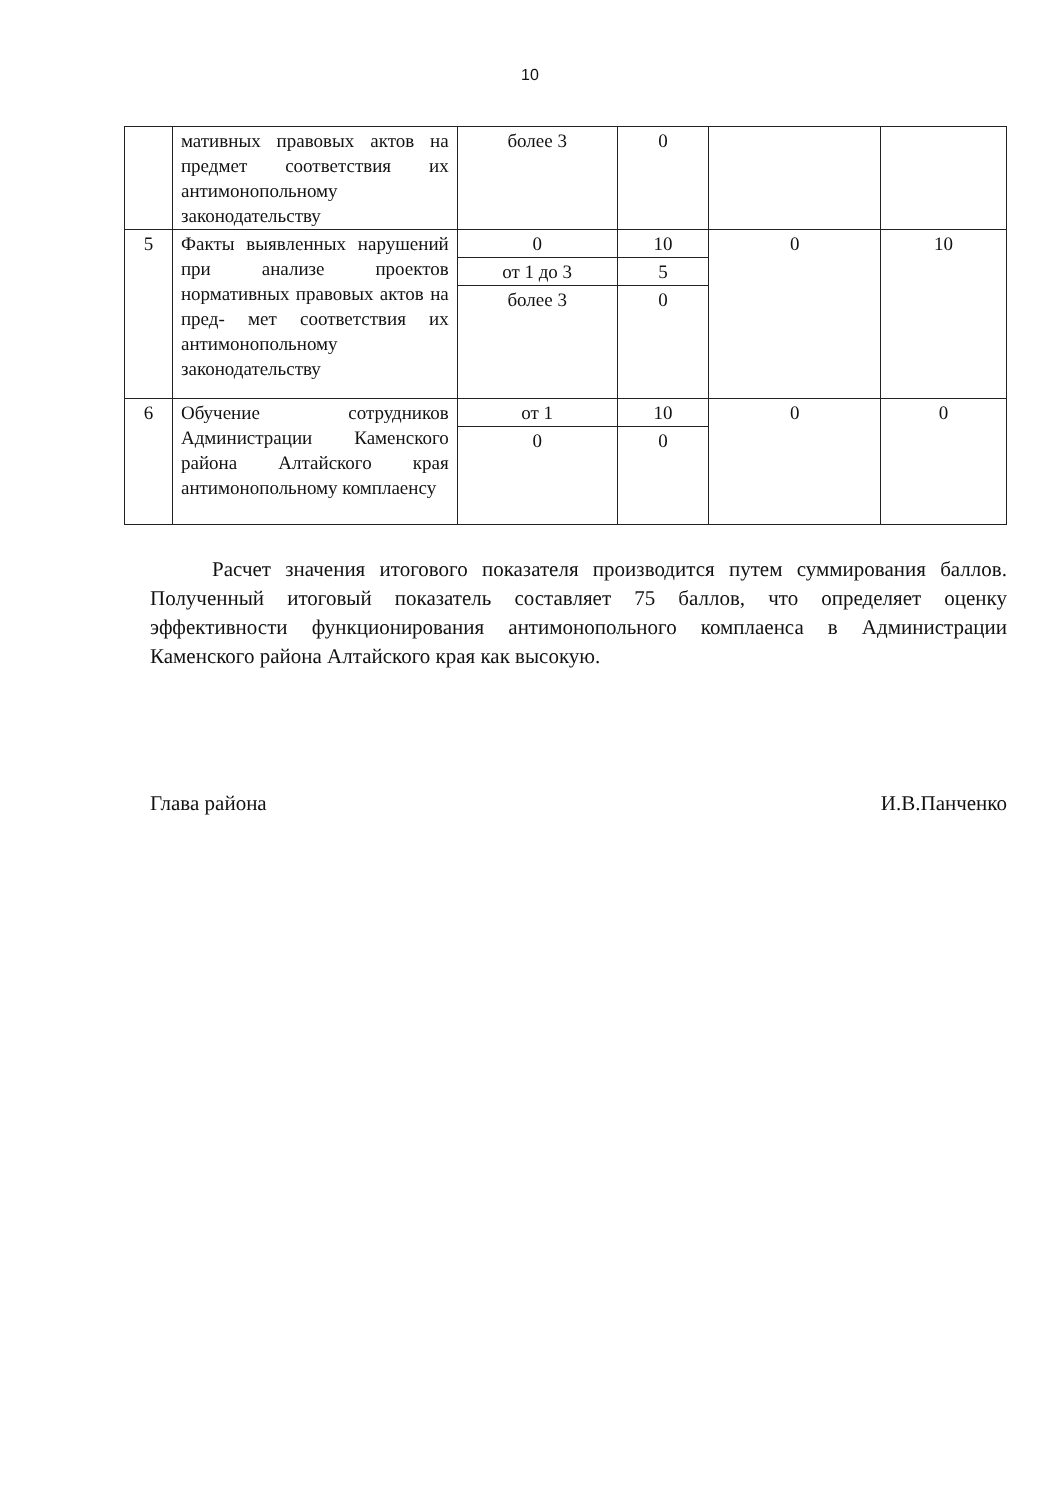10
| | мативных правовых актов на предмет соответствия их антимонопольному законодательству | более 3 | 0 | | |
| 5 | Факты выявленных нарушений при анализе проектов нормативных правовых актов на пред- мет соответствия их антимонопольному законодательству | 0 | 10 | 0 | 10 |
| | | от 1 до 3 | 5 | | |
| | | более 3 | 0 | | |
| 6 | Обучение сотрудников Администрации Каменского района Алтайского края антимонопольному комплаенсу | от 1 | 10 | 0 | 0 |
| | | 0 | 0 | | |
Расчет значения итогового показателя производится путем суммирования баллов. Полученный итоговый показатель составляет 75 баллов, что определяет оценку эффективности функционирования антимонопольного комплаенса в Администрации Каменского района Алтайского края как высокую.
Глава района И.В.Панченко